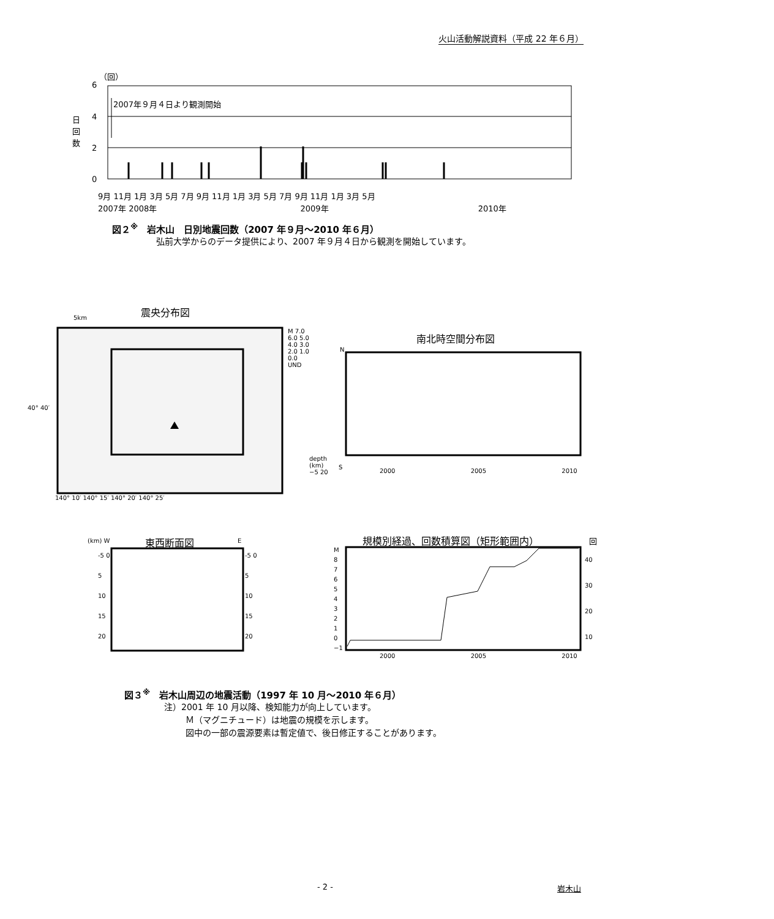火山活動解説資料（平成 22 年６月）
（回）
6
4
2
0
日 回 数
2007年９月４日より観測開始
9月 11月 1月 3月 5月 7月 9月 11月 1月 3月 5月 7月 9月 11月 1月 3月 5月
2007年 2008年 2009年 2010年
図２<sup>※</sup>　岩木山　日別地震回数（2007 年９月～2010 年６月）
弘前大学からのデータ提供により、2007 年９月４日から観測を開始しています。
震央分布図
5km
40° 40′
140° 10′ 140° 15′ 140° 20′ 140° 25′
M 7.0 6.0 5.0 4.0 3.0 2.0 1.0 0.0 UND
depth (km) −5 20
南北時空間分布図
N
S
2000 2005 2010
東西断面図
(km) W E
-5 0 5 10 15 20
-5 0 5 10 15 20
規模別経過、回数積算図（矩形範囲内） 回
M 8 7 6 5 4 3 2 1 0 −1
40 30 20 10
2000 2005 2010
図３<sup>※</sup>　岩木山周辺の地震活動（1997 年 10 月～2010 年６月）
注）2001 年 10 月以降、検知能力が向上しています。
Ｍ（マグニチュード）は地震の規模を示します。
図中の一部の震源要素は暫定値で、後日修正することがあります。
- 2 - 岩木山